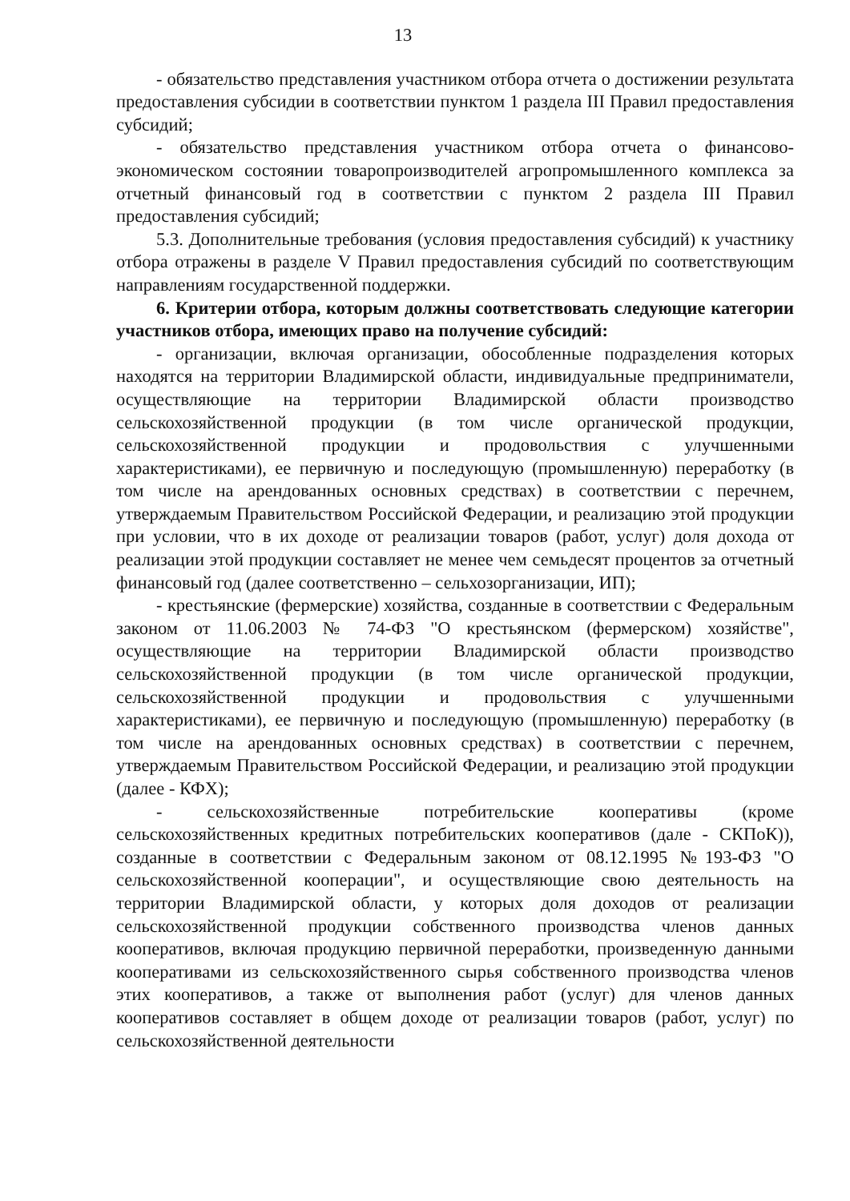13
- обязательство представления участником отбора отчета о достижении результата предоставления субсидии в соответствии пунктом 1 раздела III Правил предоставления субсидий;
- обязательство представления участником отбора отчета о финансово-экономическом состоянии товаропроизводителей агропромышленного комплекса за отчетный финансовый год в соответствии с пунктом 2 раздела III Правил предоставления субсидий;
5.3. Дополнительные требования (условия предоставления субсидий) к участнику отбора отражены в разделе V Правил предоставления субсидий по соответствующим направлениям государственной поддержки.
6. Критерии отбора, которым должны соответствовать следующие категории участников отбора, имеющих право на получение субсидий:
- организации, включая организации, обособленные подразделения которых находятся на территории Владимирской области, индивидуальные предприниматели, осуществляющие на территории Владимирской области производство сельскохозяйственной продукции (в том числе органической продукции, сельскохозяйственной продукции и продовольствия с улучшенными характеристиками), ее первичную и последующую (промышленную) переработку (в том числе на арендованных основных средствах) в соответствии с перечнем, утверждаемым Правительством Российской Федерации, и реализацию этой продукции при условии, что в их доходе от реализации товаров (работ, услуг) доля дохода от реализации этой продукции составляет не менее чем семьдесят процентов за отчетный финансовый год (далее соответственно – сельхозорганизации, ИП);
- крестьянские (фермерские) хозяйства, созданные в соответствии с Федеральным законом от 11.06.2003 № 74-ФЗ "О крестьянском (фермерском) хозяйстве", осуществляющие на территории Владимирской области производство сельскохозяйственной продукции (в том числе органической продукции, сельскохозяйственной продукции и продовольствия с улучшенными характеристиками), ее первичную и последующую (промышленную) переработку (в том числе на арендованных основных средствах) в соответствии с перечнем, утверждаемым Правительством Российской Федерации, и реализацию этой продукции (далее - КФХ);
- сельскохозяйственные потребительские кооперативы (кроме сельскохозяйственных кредитных потребительских кооперативов (дале - СКПоК)), созданные в соответствии с Федеральным законом от 08.12.1995 №193-ФЗ "О сельскохозяйственной кооперации", и осуществляющие свою деятельность на территории Владимирской области, у которых доля доходов от реализации сельскохозяйственной продукции собственного производства членов данных кооперативов, включая продукцию первичной переработки, произведенную данными кооперативами из сельскохозяйственного сырья собственного производства членов этих кооперативов, а также от выполнения работ (услуг) для членов данных кооперативов составляет в общем доходе от реализации товаров (работ, услуг) по сельскохозяйственной деятельности